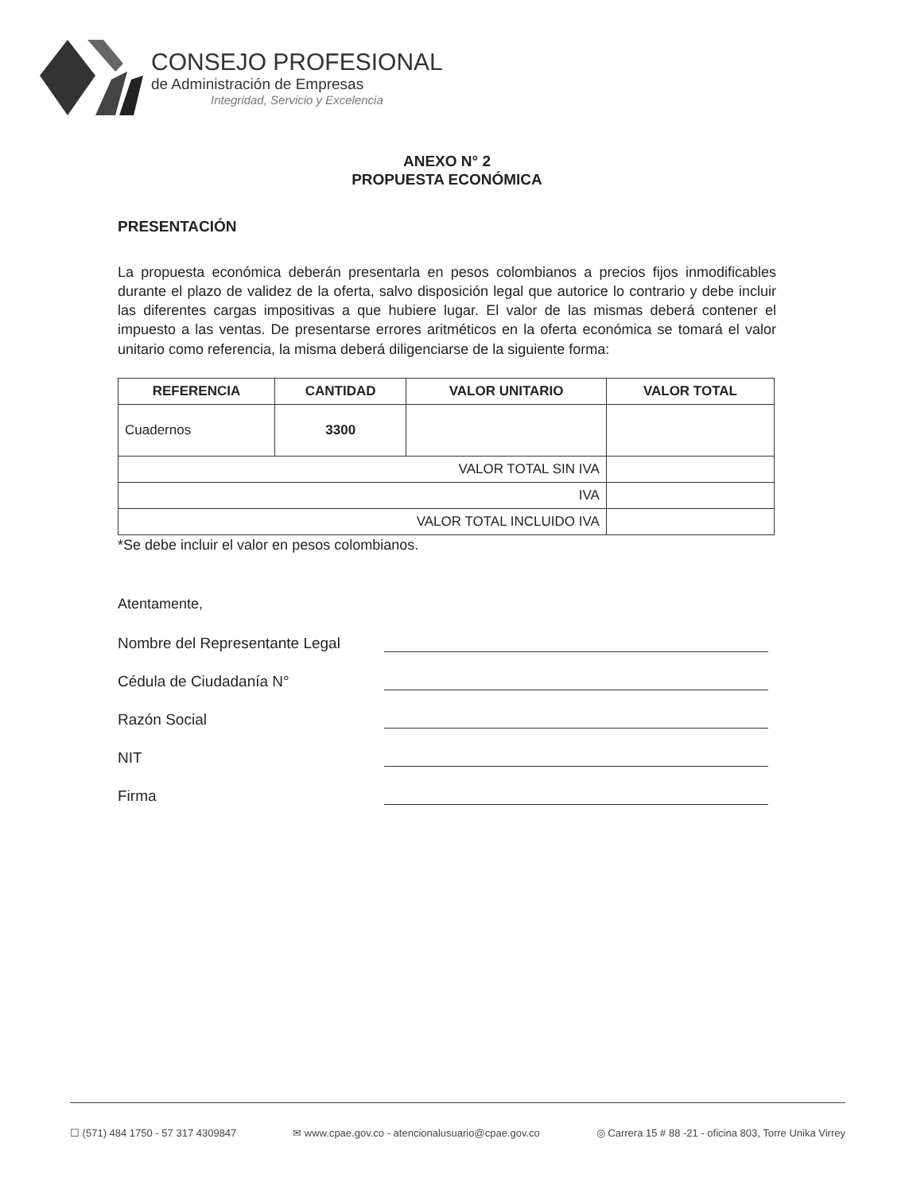CONSEJO PROFESIONAL
de Administración de Empresas
Integridad, Servicio y Excelencia
ANEXO N° 2
PROPUESTA ECONÓMICA
PRESENTACIÓN
La propuesta económica deberán presentarla en pesos colombianos a precios fijos inmodificables durante el plazo de validez de la oferta, salvo disposición legal que autorice lo contrario y debe incluir las diferentes cargas impositivas a que hubiere lugar. El valor de las mismas deberá contener el impuesto a las ventas. De presentarse errores aritméticos en la oferta económica se tomará el valor unitario como referencia, la misma deberá diligenciarse de la siguiente forma:
| REFERENCIA | CANTIDAD | VALOR UNITARIO | VALOR TOTAL |
| --- | --- | --- | --- |
| Cuadernos | 3300 | | |
| VALOR TOTAL SIN IVA | | | |
| IVA | | | |
| VALOR TOTAL INCLUIDO IVA | | | |
*Se debe incluir el valor en pesos colombianos.
Atentamente,
Nombre del Representante Legal
Cédula de Ciudadanía N°
Razón Social
NIT
Firma
☐ (571) 484 1750 - 57 317 4309847 ✉ www.cpae.gov.co - atencionalusuario@cpae.gov.co ◎ Carrera 15 # 88 -21 - oficina 803, Torre Unika Virrey